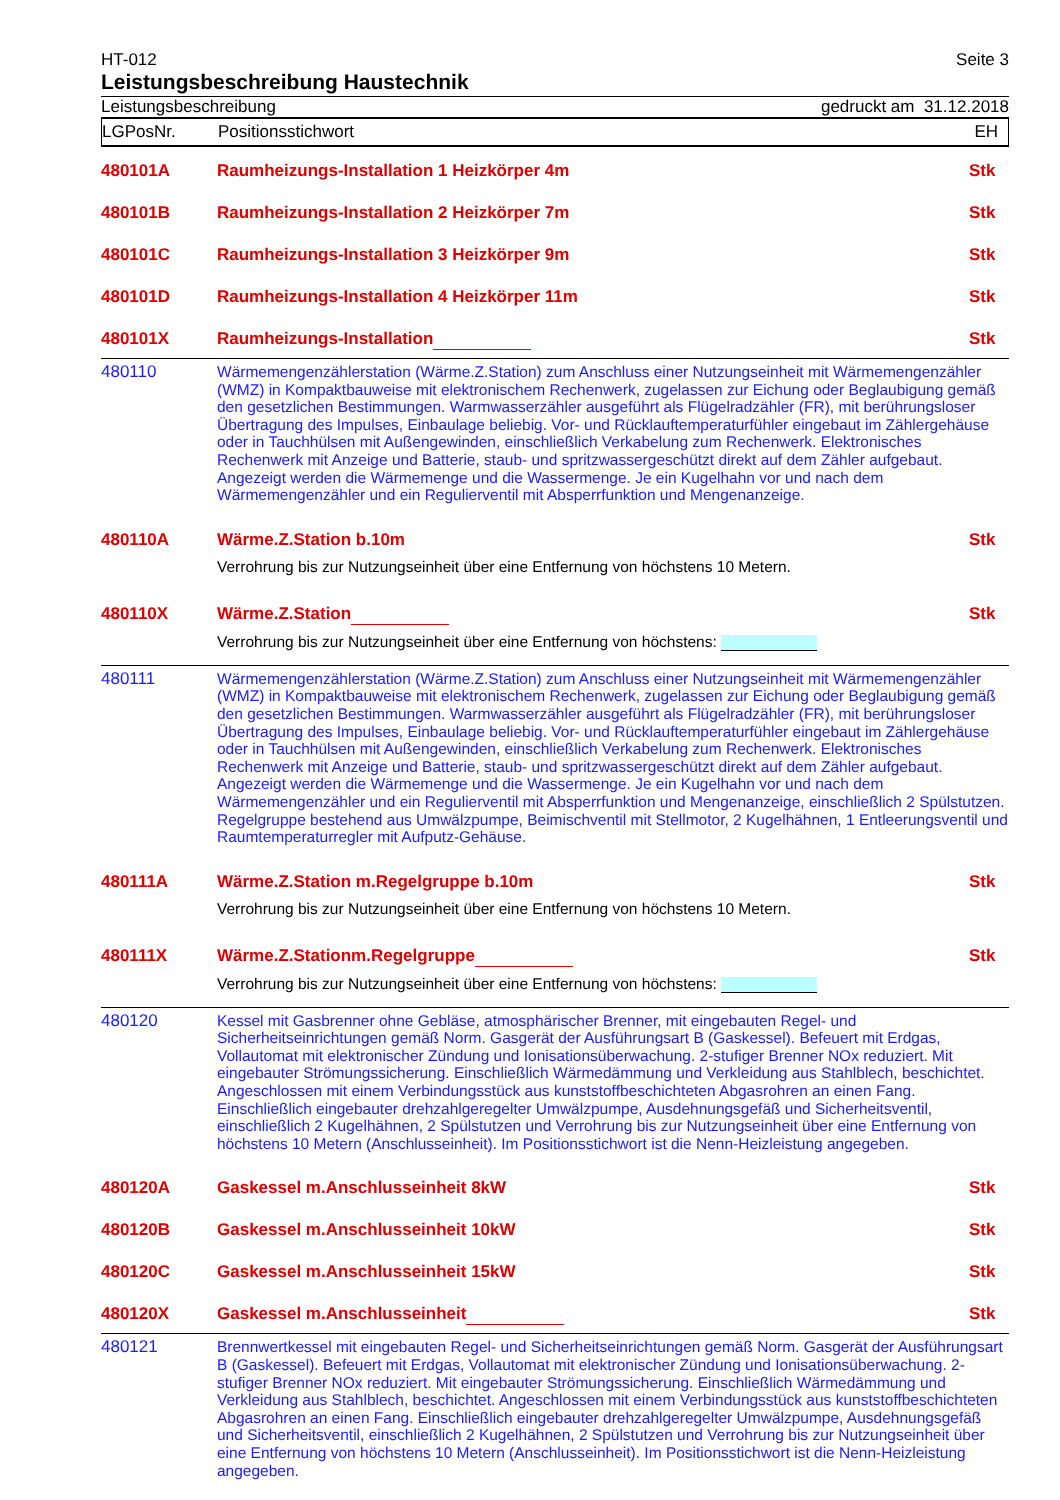HT-012 Seite 3
Leistungsbeschreibung Haustechnik
Leistungsbeschreibung gedruckt am 31.12.2018
LGPosNr. Positionsstichwort EH
| 480101A | Raumheizungs-Installation 1 Heizkörper 4m | Stk |
| 480101B | Raumheizungs-Installation 2 Heizkörper 7m | Stk |
| 480101C | Raumheizungs-Installation 3 Heizkörper 9m | Stk |
| 480101D | Raumheizungs-Installation 4 Heizkörper 11m | Stk |
| 480101X | Raumheizungs-Installation | Stk |
| 480110 | Wärmemengenzählerstation (Wärme.Z.Station) zum Anschluss einer Nutzungseinheit mit Wärmemengenzähler (WMZ) in Kompaktbauweise mit elektronischem Rechenwerk, zugelassen zur Eichung oder Beglaubigung gemäß den gesetzlichen Bestimmungen. Warmwasserzähler ausgeführt als Flügelradzähler (FR), mit berührungsloser Übertragung des Impulses, Einbaulage beliebig. Vor- und Rücklauftemperaturfühler eingebaut im Zählergehäuse oder in Tauchhülsen mit Außengewinden, einschließlich Verkabelung zum Rechenwerk. Elektronisches Rechenwerk mit Anzeige und Batterie, staub- und spritzwassergeschützt direkt auf dem Zähler aufgebaut. Angezeigt werden die Wärmemenge und die Wassermenge. Je ein Kugelhahn vor und nach dem Wärmemengenzähler und ein Regulierventil mit Absperrfunktion und Mengenanzeige. | |
| 480110A | Wärme.Z.Station b.10m | Stk |
| | Verrohrung bis zur Nutzungseinheit über eine Entfernung von höchstens 10 Metern. | |
| 480110X | Wärme.Z.Station | Stk |
| | Verrohrung bis zur Nutzungseinheit über eine Entfernung von höchstens: | |
| 480111 | Wärmemengenzählerstation (Wärme.Z.Station) zum Anschluss einer Nutzungseinheit mit Wärmemengenzähler (WMZ) in Kompaktbauweise mit elektronischem Rechenwerk, zugelassen zur Eichung oder Beglaubigung gemäß den gesetzlichen Bestimmungen. Warmwasserzähler ausgeführt als Flügelradzähler (FR), mit berührungsloser Übertragung des Impulses, Einbaulage beliebig. Vor- und Rücklauftemperaturfühler eingebaut im Zählergehäuse oder in Tauchhülsen mit Außengewinden, einschließlich Verkabelung zum Rechenwerk. Elektronisches Rechenwerk mit Anzeige und Batterie, staub- und spritzwassergeschützt direkt auf dem Zähler aufgebaut. Angezeigt werden die Wärmemenge und die Wassermenge. Je ein Kugelhahn vor und nach dem Wärmemengenzähler und ein Regulierventil mit Absperrfunktion und Mengenanzeige, einschließlich 2 Spülstutzen. Regelgruppe bestehend aus Umwälzpumpe, Beimischventil mit Stellmotor, 2 Kugelhähnen, 1 Entleerungsventil und Raumtemperaturregler mit Aufputz-Gehäuse. | |
| 480111A | Wärme.Z.Station m.Regelgruppe b.10m | Stk |
| | Verrohrung bis zur Nutzungseinheit über eine Entfernung von höchstens 10 Metern. | |
| 480111X | Wärme.Z.Stationm.Regelgruppe | Stk |
| | Verrohrung bis zur Nutzungseinheit über eine Entfernung von höchstens: | |
| 480120 | Kessel mit Gasbrenner ohne Gebläse, atmosphärischer Brenner, mit eingebauten Regel- und Sicherheitseinrichtungen gemäß Norm. Gasgerät der Ausführungsart B (Gaskessel). Befeuert mit Erdgas, Vollautomat mit elektronischer Zündung und Ionisationsüberwachung. 2-stufiger Brenner NOx reduziert. Mit eingebauter Strömungssicherung. Einschließlich Wärmedämmung und Verkleidung aus Stahlblech, beschichtet. Angeschlossen mit einem Verbindungsstück aus kunststoffbeschichteten Abgasrohren an einen Fang. Einschließlich eingebauter drehzahlgeregelter Umwälzpumpe, Ausdehnungsgefäß und Sicherheitsventil, einschließlich 2 Kugelhähnen, 2 Spülstutzen und Verrohrung bis zur Nutzungseinheit über eine Entfernung von höchstens 10 Metern (Anschlusseinheit). Im Positionsstichwort ist die Nenn-Heizleistung angegeben. | |
| 480120A | Gaskessel m.Anschlusseinheit 8kW | Stk |
| 480120B | Gaskessel m.Anschlusseinheit 10kW | Stk |
| 480120C | Gaskessel m.Anschlusseinheit 15kW | Stk |
| 480120X | Gaskessel m.Anschlusseinheit | Stk |
| 480121 | Brennwertkessel mit eingebauten Regel- und Sicherheitseinrichtungen gemäß Norm. Gasgerät der Ausführungsart B (Gaskessel). Befeuert mit Erdgas, Vollautomat mit elektronischer Zündung und Ionisationsüberwachung. 2-stufiger Brenner NOx reduziert. Mit eingebauter Strömungssicherung. Einschließlich Wärmedämmung und Verkleidung aus Stahlblech, beschichtet. Angeschlossen mit einem Verbindungsstück aus kunststoffbeschichteten Abgasrohren an einen Fang. Einschließlich eingebauter drehzahlgeregelter Umwälzpumpe, Ausdehnungsgefäß und Sicherheitsventil, einschließlich 2 Kugelhähnen, 2 Spülstutzen und Verrohrung bis zur Nutzungseinheit über eine Entfernung von höchstens 10 Metern (Anschlusseinheit). Im Positionsstichwort ist die Nenn-Heizleistung angegeben. | |